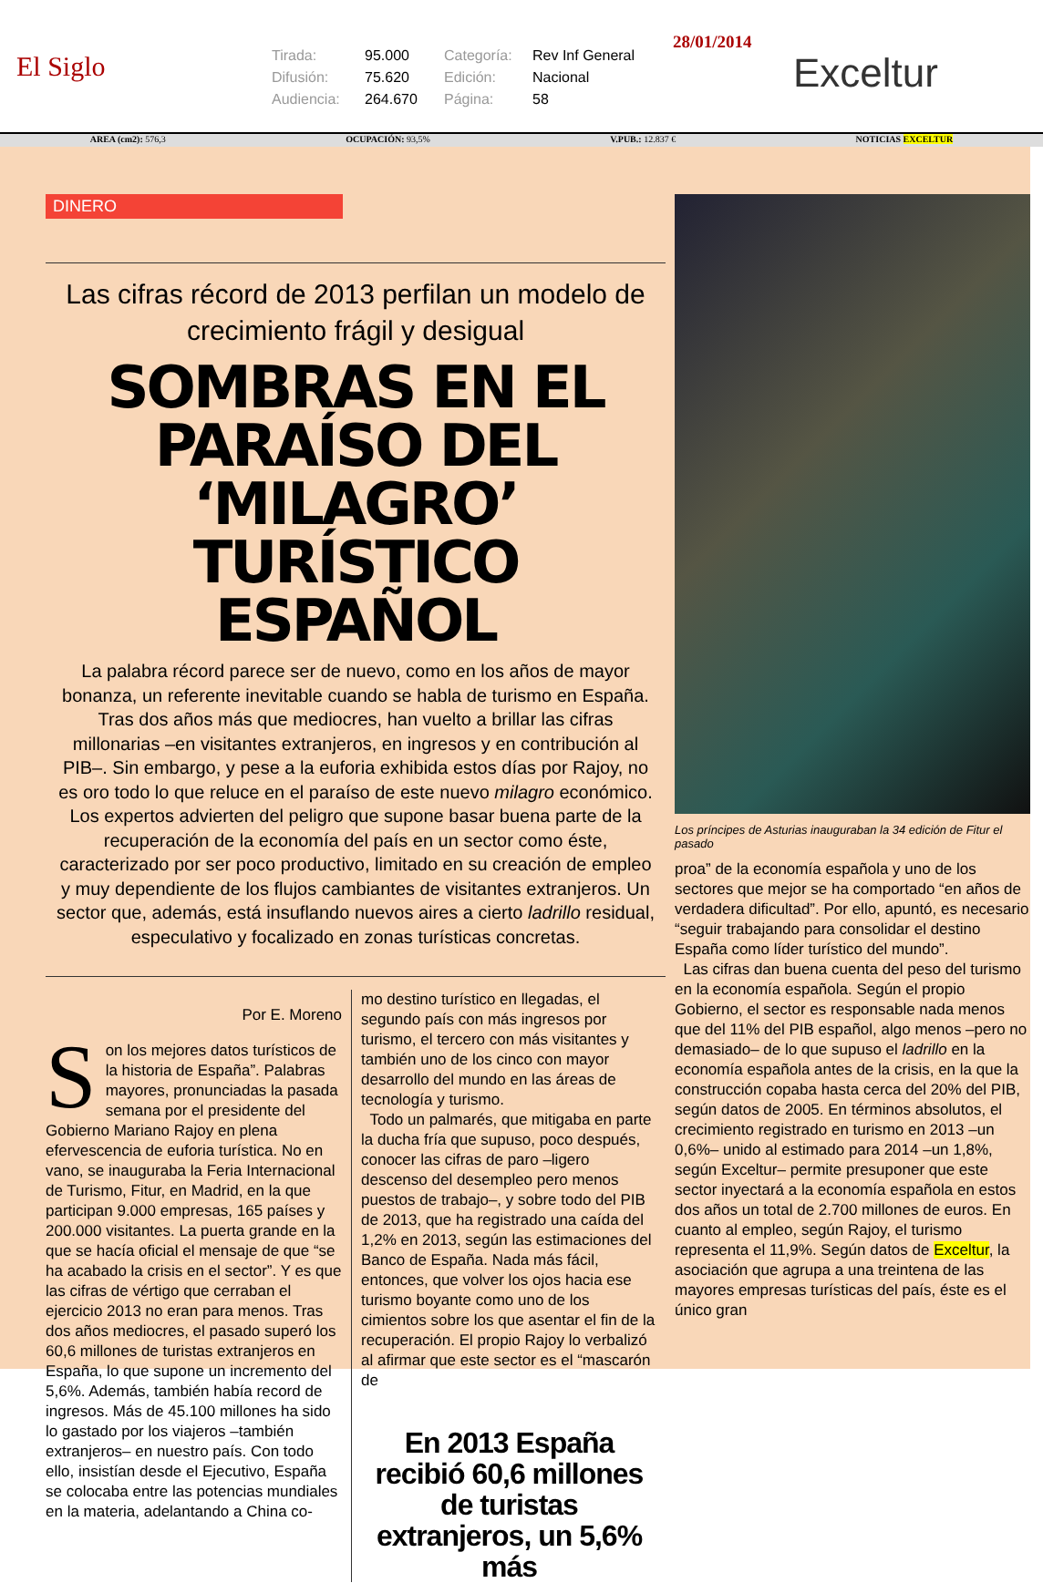El Siglo
Tirada: 95.000 Categoría: Rev Inf General Difusión: 75.620 Edición: Nacional Audiencia: 264.670 Página: 58
28/01/2014
Exceltur
AREA (cm2): 576,3 OCUPACIÓN: 93,5% V.PUB.: 12.837 € NOTICIAS EXCELTUR
DINERO
Las cifras récord de 2013 perfilan un modelo de crecimiento frágil y desigual
SOMBRAS EN EL PARAÍSO DEL ‘MILAGRO’ TURÍSTICO ESPAÑOL
La palabra récord parece ser de nuevo, como en los años de mayor bonanza, un referente inevitable cuando se habla de turismo en España. Tras dos años más que mediocres, han vuelto a brillar las cifras millonarias –en visitantes extranjeros, en ingresos y en contribución al PIB–. Sin embargo, y pese a la euforia exhibida estos días por Rajoy, no es oro todo lo que reluce en el paraíso de este nuevo milagro económico. Los expertos advierten del peligro que supone basar buena parte de la recuperación de la economía del país en un sector como éste, caracterizado por ser poco productivo, limitado en su creación de empleo y muy dependiente de los flujos cambiantes de visitantes extranjeros. Un sector que, además, está insuflando nuevos aires a cierto ladrillo residual, especulativo y focalizado en zonas turísticas concretas.
Por E. Moreno
Son los mejores datos turísticos de la historia de España”. Palabras mayores, pronunciadas la pasada semana por el presidente del Gobierno Mariano Rajoy en plena efervescencia de euforia turística. No en vano, se inauguraba la Feria Internacional de Turismo, Fitur, en Madrid, en la que participan 9.000 empresas, 165 países y 200.000 visitantes. La puerta grande en la que se hacía oficial el mensaje de que “se ha acabado la crisis en el sector”. Y es que las cifras de vértigo que cerraban el ejercicio 2013 no eran para menos. Tras dos años mediocres, el pasado superó los 60,6 millones de turistas extranjeros en España, lo que supone un incremento del 5,6%. Además, también había record de ingresos. Más de 45.100 millones ha sido lo gastado por los viajeros –también extranjeros– en nuestro país. Con todo ello, insistían desde el Ejecutivo, España se colocaba entre las potencias mundiales en la materia, adelantando a China co-
mo destino turístico en llegadas, el segundo país con más ingresos por turismo, el tercero con más visitantes y también uno de los cinco con mayor desarrollo del mundo en las áreas de tecnología y turismo.
Todo un palmarés, que mitigaba en parte la ducha fría que supuso, poco después, conocer las cifras de paro –ligero descenso del desempleo pero menos puestos de trabajo–, y sobre todo del PIB de 2013, que ha registrado una caída del 1,2% en 2013, según las estimaciones del Banco de España. Nada más fácil, entonces, que volver los ojos hacia ese turismo boyante como uno de los cimientos sobre los que asentar el fin de la recuperación. El propio Rajoy lo verbalizó al afirmar que este sector es el “mascarón de
En 2013 España recibió 60,6 millones de turistas extranjeros, un 5,6% más
Los príncipes de Asturias inauguraban la 34 edición de Fitur el pasado
proa” de la economía española y uno de los sectores que mejor se ha comportado “en años de verdadera dificultad”. Por ello, apuntó, es necesario “seguir trabajando para consolidar el destino España como líder turístico del mundo”.
Las cifras dan buena cuenta del peso del turismo en la economía española. Según el propio Gobierno, el sector es responsable nada menos que del 11% del PIB español, algo menos –pero no demasiado– de lo que supuso el ladrillo en la economía española antes de la crisis, en la que la construcción copaba hasta cerca del 20% del PIB, según datos de 2005. En términos absolutos, el crecimiento registrado en turismo en 2013 –un 0,6%– unido al estimado para 2014 –un 1,8%, según Exceltur– permite presuponer que este sector inyectará a la economía española en estos dos años un total de 2.700 millones de euros. En cuanto al empleo, según Rajoy, el turismo representa el 11,9%. Según datos de Exceltur, la asociación que agrupa a una treintena de las mayores empresas turísticas del país, éste es el único gran